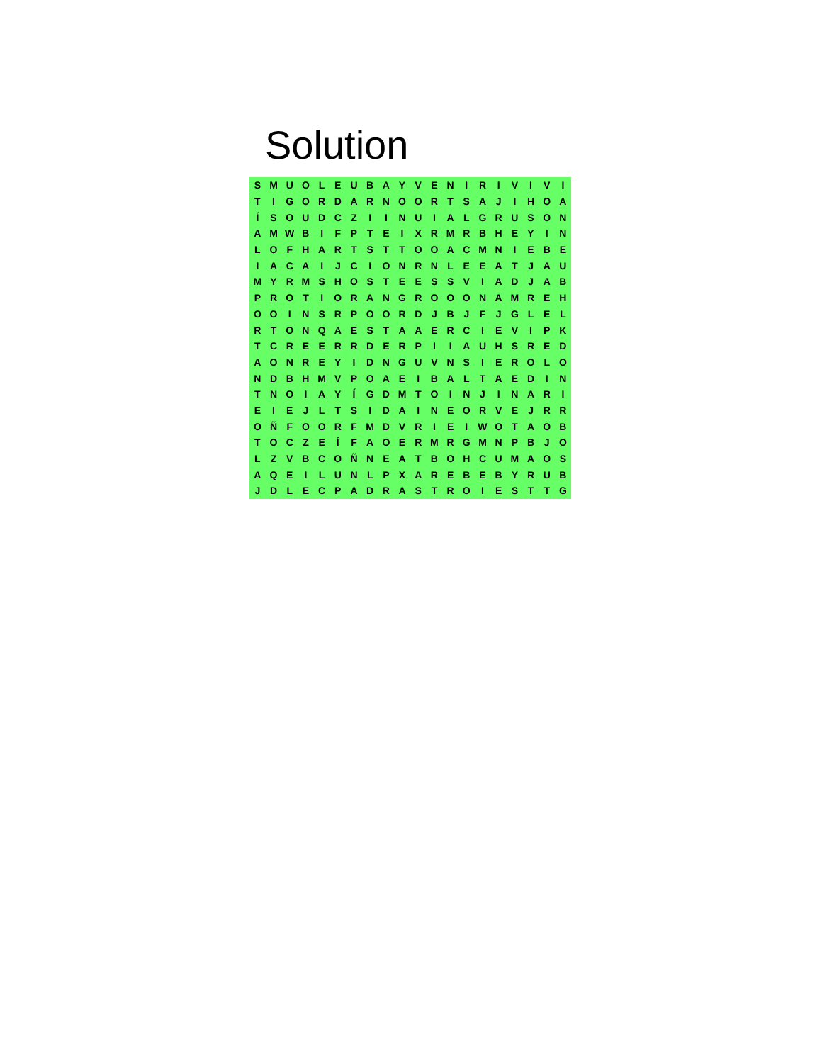Solution
| S | M | U | O | L | E | U | B | A | Y | V | E | N | I | R | I | V | I | V | I |
| T | I | G | O | R | D | A | R | N | O | O | R | T | S | A | J | I | H | O | A |
| Í | S | O | U | D | C | Z | I | I | N | U | I | A | L | G | R | U | S | O | N |
| A | M | W | B | I | F | P | T | E | I | X | R | M | R | B | H | E | Y | I | N |
| L | O | F | H | A | R | T | S | T | T | O | O | A | C | M | N | I | E | B | E |
| I | A | C | A | I | J | C | I | O | N | R | N | L | E | E | A | T | J | A | U |
| M | Y | R | M | S | H | O | S | T | E | E | S | S | V | I | A | D | J | A | B |
| P | R | O | T | I | O | R | A | N | G | R | O | O | O | N | A | M | R | E | H |
| O | O | I | N | S | R | P | O | O | R | D | J | B | J | F | J | G | L | E | L |
| R | T | O | N | Q | A | E | S | T | A | A | E | R | C | I | E | V | I | P | K |
| T | C | R | E | E | R | R | D | E | R | P | I | I | A | U | H | S | R | E | D |
| A | O | N | R | E | Y | I | D | N | G | U | V | N | S | I | E | R | O | L | O |
| N | D | B | H | M | V | P | O | A | E | I | B | A | L | T | A | E | D | I | N |
| T | N | O | I | A | Y | Í | G | D | M | T | O | I | N | J | I | N | A | R | I |
| E | I | E | J | L | T | S | I | D | A | I | N | E | O | R | V | E | J | R | R |
| O | Ñ | F | O | O | R | F | M | D | V | R | I | E | I | W | O | T | A | O | B |
| T | O | C | Z | E | Í | F | A | O | E | R | M | R | G | M | N | P | B | J | O |
| L | Z | V | B | C | O | Ñ | N | E | A | T | B | O | H | C | U | M | A | O | S |
| A | Q | E | I | L | U | N | L | P | X | A | R | E | B | E | B | Y | R | U | B |
| J | D | L | E | C | P | A | D | R | A | S | T | R | O | I | E | S | T | T | G |